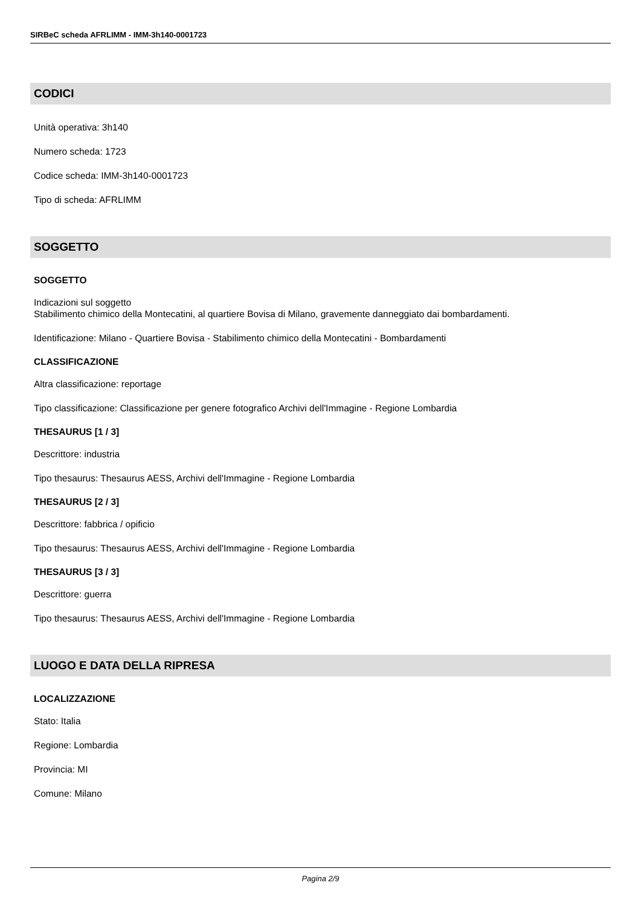SIRBeC scheda AFRLIMM - IMM-3h140-0001723
CODICI
Unità operativa: 3h140
Numero scheda: 1723
Codice scheda: IMM-3h140-0001723
Tipo di scheda: AFRLIMM
SOGGETTO
SOGGETTO
Indicazioni sul soggetto
Stabilimento chimico della Montecatini, al quartiere Bovisa di Milano, gravemente danneggiato dai bombardamenti.
Identificazione: Milano - Quartiere Bovisa - Stabilimento chimico della Montecatini - Bombardamenti
CLASSIFICAZIONE
Altra classificazione: reportage
Tipo classificazione: Classificazione per genere fotografico Archivi dell'Immagine - Regione Lombardia
THESAURUS [1 / 3]
Descrittore: industria
Tipo thesaurus: Thesaurus AESS, Archivi dell'Immagine - Regione Lombardia
THESAURUS [2 / 3]
Descrittore: fabbrica / opificio
Tipo thesaurus: Thesaurus AESS, Archivi dell'Immagine - Regione Lombardia
THESAURUS [3 / 3]
Descrittore: guerra
Tipo thesaurus: Thesaurus AESS, Archivi dell'Immagine - Regione Lombardia
LUOGO E DATA DELLA RIPRESA
LOCALIZZAZIONE
Stato: Italia
Regione: Lombardia
Provincia: MI
Comune: Milano
Pagina 2/9